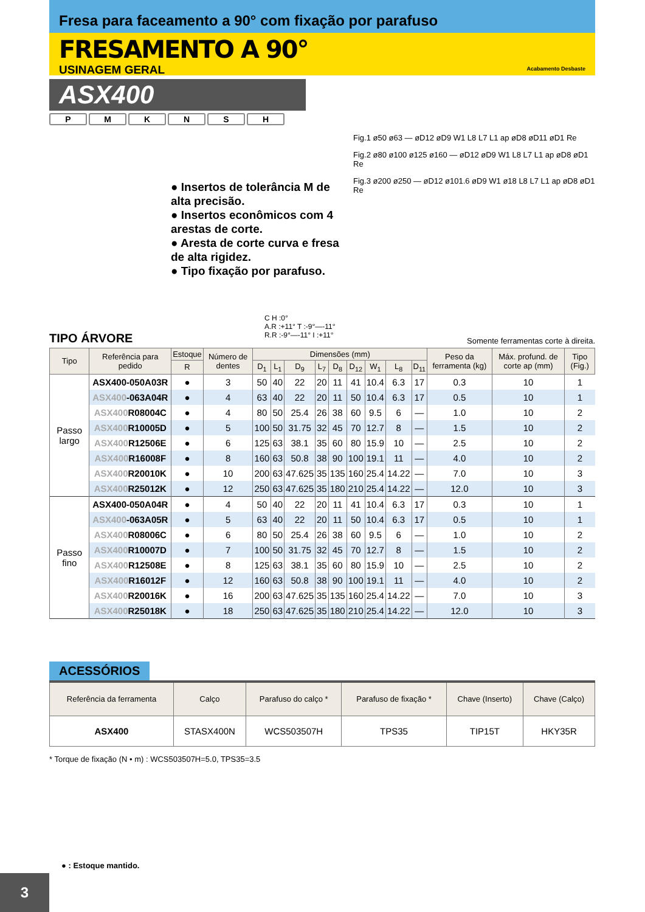Fresa para faceamento a 90° com fixação por parafuso
Acabamento Desbaste
FRESAMENTO A 90°
USINAGEM GERAL
ASX400
PMKNSH
● Insertos de tolerância M de alta precisão.
● Insertos econômicos com 4 arestas de corte.
● Aresta de corte curva e fresa de alta rigidez.
● Tipo fixação por parafuso.
Fig.1 ø50 ø63 — øD12 øD9 W1 L8 L7 L1 ap øD8 øD11 øD1 Re
Fig.2 ø80 ø100 ø125 ø160 — øD12 øD9 W1 L8 L7 L1 ap øD8 øD1 Re
Fig.3 ø200 ø250 — øD12 ø101.6 øD9 W1 ø18 L8 L7 L1 ap øD8 øD1 Re
TIPO ÁRVORE
C H :0°
A.R :+11° T :-9°—-11°
R.R :-9°—-11° I :+11°
Somente ferramentas corte à direita.
| Tipo | Referência para pedido | Estoque | Número de dentes | Dimensões (mm) | | | | | | | | | Peso da ferramenta (kg) | Máx. profund. de corte ap (mm) | Tipo (Fig.) |
| --- | --- | --- | --- | --- | --- | --- | --- | --- | --- | --- | --- | --- | --- | --- | --- |
| | | R | | D<sub>1</sub> | L<sub>1</sub> | D<sub>9</sub> | L<sub>7</sub> | D<sub>8</sub> | D<sub>12</sub> | W<sub>1</sub> | L<sub>8</sub> | D<sub>11</sub> | | | |
| Passo largo | ASX400-050A03R | ● | 3 | 50 | 40 | 22 | 20 | 11 | 41 | 10.4 | 6.3 | 17 | 0.3 | 10 | 1 |
| | ASX400 -063A04R | ● | 4 | 63 | 40 | 22 | 20 | 11 | 50 | 10.4 | 6.3 | 17 | 0.5 | 10 | 1 |
| | ASX400 R08004C | ● | 4 | 80 | 50 | 25.4 | 26 | 38 | 60 | 9.5 | 6 | — | 1.0 | 10 | 2 |
| | ASX400 R10005D | ● | 5 | 100 | 50 | 31.75 | 32 | 45 | 70 | 12.7 | 8 | — | 1.5 | 10 | 2 |
| | ASX400 R12506E | ● | 6 | 125 | 63 | 38.1 | 35 | 60 | 80 | 15.9 | 10 | — | 2.5 | 10 | 2 |
| | ASX400 R16008F | ● | 8 | 160 | 63 | 50.8 | 38 | 90 | 100 | 19.1 | 11 | — | 4.0 | 10 | 2 |
| | ASX400 R20010K | ● | 10 | 200 | 63 | 47.625 | 35 | 135 | 160 | 25.4 | 14.22 | — | 7.0 | 10 | 3 |
| | ASX400 R25012K | ● | 12 | 250 | 63 | 47.625 | 35 | 180 | 210 | 25.4 | 14.22 | — | 12.0 | 10 | 3 |
| Passo fino | ASX400-050A04R | ● | 4 | 50 | 40 | 22 | 20 | 11 | 41 | 10.4 | 6.3 | 17 | 0.3 | 10 | 1 |
| | ASX400 -063A05R | ● | 5 | 63 | 40 | 22 | 20 | 11 | 50 | 10.4 | 6.3 | 17 | 0.5 | 10 | 1 |
| | ASX400 R08006C | ● | 6 | 80 | 50 | 25.4 | 26 | 38 | 60 | 9.5 | 6 | — | 1.0 | 10 | 2 |
| | ASX400 R10007D | ● | 7 | 100 | 50 | 31.75 | 32 | 45 | 70 | 12.7 | 8 | — | 1.5 | 10 | 2 |
| | ASX400 R12508E | ● | 8 | 125 | 63 | 38.1 | 35 | 60 | 80 | 15.9 | 10 | — | 2.5 | 10 | 2 |
| | ASX400 R16012F | ● | 12 | 160 | 63 | 50.8 | 38 | 90 | 100 | 19.1 | 11 | — | 4.0 | 10 | 2 |
| | ASX400 R20016K | ● | 16 | 200 | 63 | 47.625 | 35 | 135 | 160 | 25.4 | 14.22 | — | 7.0 | 10 | 3 |
| | ASX400 R25018K | ● | 18 | 250 | 63 | 47.625 | 35 | 180 | 210 | 25.4 | 14.22 | — | 12.0 | 10 | 3 |
ACESSÓRIOS
| Referência da ferramenta | Calço | Parafuso do calço * | Parafuso de fixação * | Chave (Inserto) | Chave (Calço) |
| --- | --- | --- | --- | --- | --- |
| ASX400 | STASX400N | WCS503507H | TPS35 | TIP15T | HKY35R |
* Torque de fixação (N • m) : WCS503507H=5.0, TPS35=3.5
● : Estoque mantido.
3